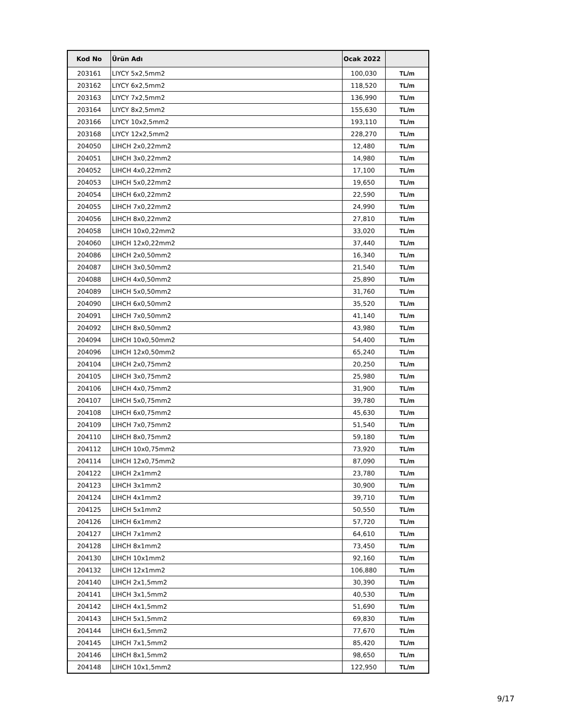| Kod No | Ürün Adı | Ocak 2022 | |
| --- | --- | --- | --- |
| 203161 | LIYCY 5x2,5mm2 | 100,030 | TL/m |
| 203162 | LIYCY 6x2,5mm2 | 118,520 | TL/m |
| 203163 | LIYCY 7x2,5mm2 | 136,990 | TL/m |
| 203164 | LIYCY 8x2,5mm2 | 155,630 | TL/m |
| 203166 | LIYCY 10x2,5mm2 | 193,110 | TL/m |
| 203168 | LIYCY 12x2,5mm2 | 228,270 | TL/m |
| 204050 | LIHCH 2x0,22mm2 | 12,480 | TL/m |
| 204051 | LIHCH 3x0,22mm2 | 14,980 | TL/m |
| 204052 | LIHCH 4x0,22mm2 | 17,100 | TL/m |
| 204053 | LIHCH 5x0,22mm2 | 19,650 | TL/m |
| 204054 | LIHCH 6x0,22mm2 | 22,590 | TL/m |
| 204055 | LIHCH 7x0,22mm2 | 24,990 | TL/m |
| 204056 | LIHCH 8x0,22mm2 | 27,810 | TL/m |
| 204058 | LIHCH 10x0,22mm2 | 33,020 | TL/m |
| 204060 | LIHCH 12x0,22mm2 | 37,440 | TL/m |
| 204086 | LIHCH 2x0,50mm2 | 16,340 | TL/m |
| 204087 | LIHCH 3x0,50mm2 | 21,540 | TL/m |
| 204088 | LIHCH 4x0,50mm2 | 25,890 | TL/m |
| 204089 | LIHCH 5x0,50mm2 | 31,760 | TL/m |
| 204090 | LIHCH 6x0,50mm2 | 35,520 | TL/m |
| 204091 | LIHCH 7x0,50mm2 | 41,140 | TL/m |
| 204092 | LIHCH 8x0,50mm2 | 43,980 | TL/m |
| 204094 | LIHCH 10x0,50mm2 | 54,400 | TL/m |
| 204096 | LIHCH 12x0,50mm2 | 65,240 | TL/m |
| 204104 | LIHCH 2x0,75mm2 | 20,250 | TL/m |
| 204105 | LIHCH 3x0,75mm2 | 25,980 | TL/m |
| 204106 | LIHCH 4x0,75mm2 | 31,900 | TL/m |
| 204107 | LIHCH 5x0,75mm2 | 39,780 | TL/m |
| 204108 | LIHCH 6x0,75mm2 | 45,630 | TL/m |
| 204109 | LIHCH 7x0,75mm2 | 51,540 | TL/m |
| 204110 | LIHCH 8x0,75mm2 | 59,180 | TL/m |
| 204112 | LIHCH 10x0,75mm2 | 73,920 | TL/m |
| 204114 | LIHCH 12x0,75mm2 | 87,090 | TL/m |
| 204122 | LIHCH 2x1mm2 | 23,780 | TL/m |
| 204123 | LIHCH 3x1mm2 | 30,900 | TL/m |
| 204124 | LIHCH 4x1mm2 | 39,710 | TL/m |
| 204125 | LIHCH 5x1mm2 | 50,550 | TL/m |
| 204126 | LIHCH 6x1mm2 | 57,720 | TL/m |
| 204127 | LIHCH 7x1mm2 | 64,610 | TL/m |
| 204128 | LIHCH 8x1mm2 | 73,450 | TL/m |
| 204130 | LIHCH 10x1mm2 | 92,160 | TL/m |
| 204132 | LIHCH 12x1mm2 | 106,880 | TL/m |
| 204140 | LIHCH 2x1,5mm2 | 30,390 | TL/m |
| 204141 | LIHCH 3x1,5mm2 | 40,530 | TL/m |
| 204142 | LIHCH 4x1,5mm2 | 51,690 | TL/m |
| 204143 | LIHCH 5x1,5mm2 | 69,830 | TL/m |
| 204144 | LIHCH 6x1,5mm2 | 77,670 | TL/m |
| 204145 | LIHCH 7x1,5mm2 | 85,420 | TL/m |
| 204146 | LIHCH 8x1,5mm2 | 98,650 | TL/m |
| 204148 | LIHCH 10x1,5mm2 | 122,950 | TL/m |
9/17